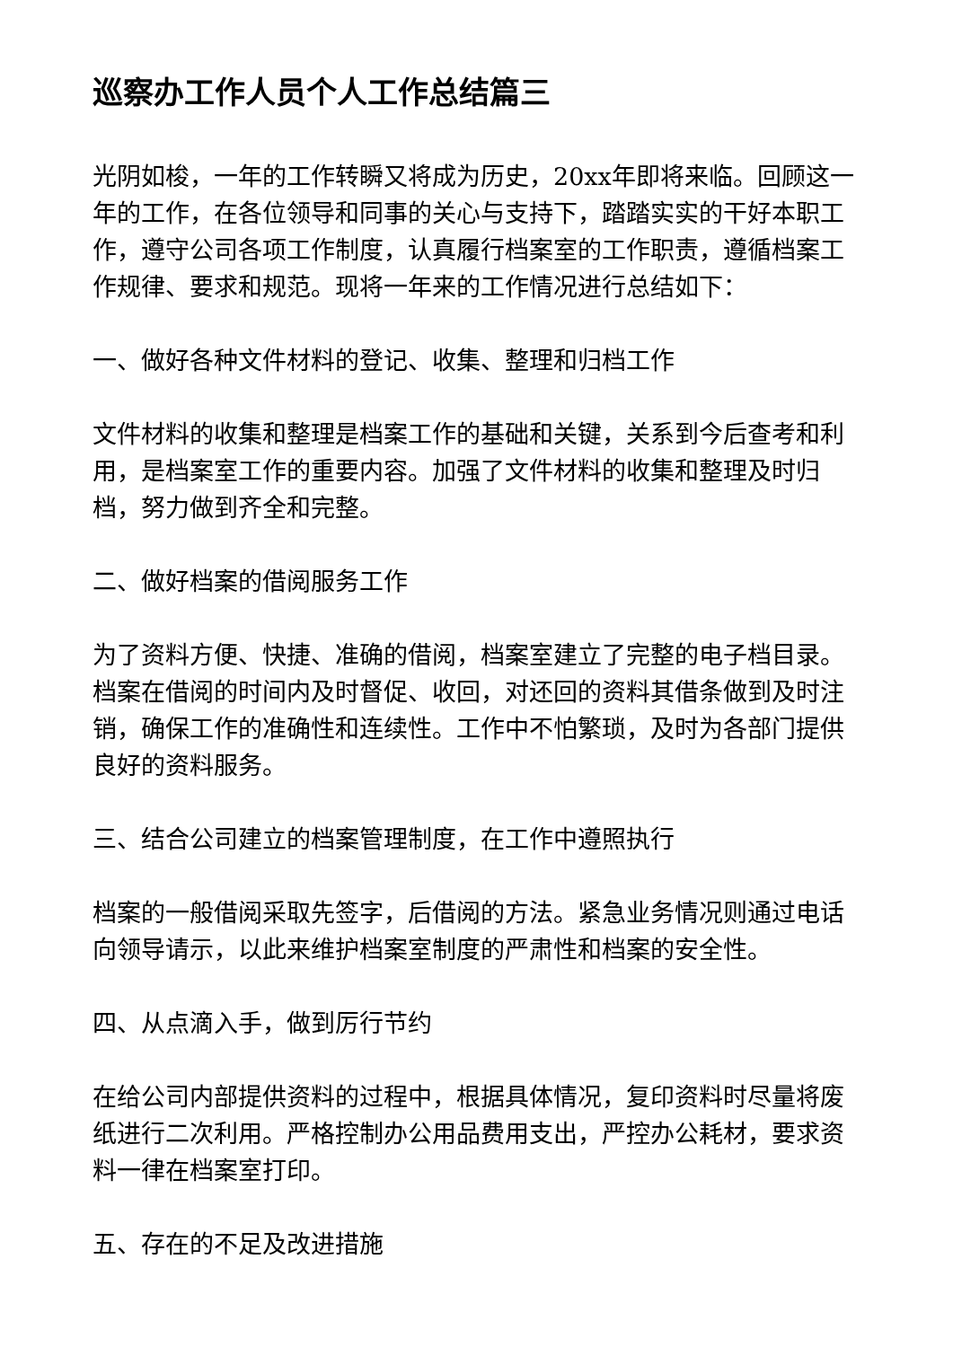巡察办工作人员个人工作总结篇三
光阴如梭，一年的工作转瞬又将成为历史，20xx年即将来临。回顾这一年的工作，在各位领导和同事的关心与支持下，踏踏实实的干好本职工作，遵守公司各项工作制度，认真履行档案室的工作职责，遵循档案工作规律、要求和规范。现将一年来的工作情况进行总结如下：
一、做好各种文件材料的登记、收集、整理和归档工作
文件材料的收集和整理是档案工作的基础和关键，关系到今后查考和利用，是档案室工作的重要内容。加强了文件材料的收集和整理及时归档，努力做到齐全和完整。
二、做好档案的借阅服务工作
为了资料方便、快捷、准确的借阅，档案室建立了完整的电子档目录。档案在借阅的时间内及时督促、收回，对还回的资料其借条做到及时注销，确保工作的准确性和连续性。工作中不怕繁琐，及时为各部门提供良好的资料服务。
三、结合公司建立的档案管理制度，在工作中遵照执行
档案的一般借阅采取先签字，后借阅的方法。紧急业务情况则通过电话向领导请示，以此来维护档案室制度的严肃性和档案的安全性。
四、从点滴入手，做到厉行节约
在给公司内部提供资料的过程中，根据具体情况，复印资料时尽量将废纸进行二次利用。严格控制办公用品费用支出，严控办公耗材，要求资料一律在档案室打印。
五、存在的不足及改进措施